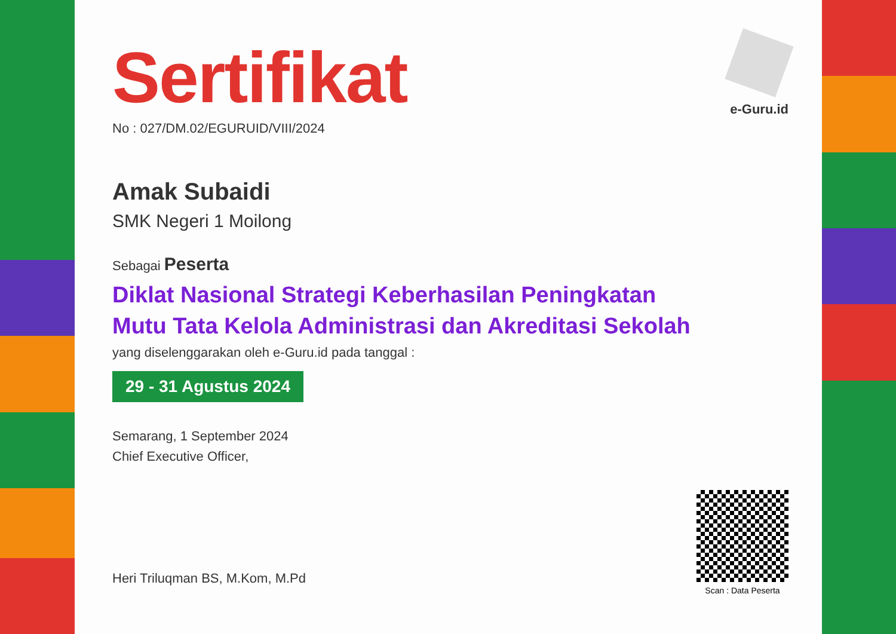e-Guru.id
Sertifikat
No : 027/DM.02/EGURUID/VIII/2024
Amak Subaidi
SMK Negeri 1 Moilong
Sebagai Peserta
Diklat Nasional Strategi Keberhasilan Peningkatan
Mutu Tata Kelola Administrasi dan Akreditasi Sekolah
yang diselenggarakan oleh e-Guru.id pada tanggal :
29 - 31 Agustus 2024
Semarang, 1 September 2024
Chief Executive Officer,
Heri Triluqman BS, M.Kom, M.Pd
Scan : Data Peserta